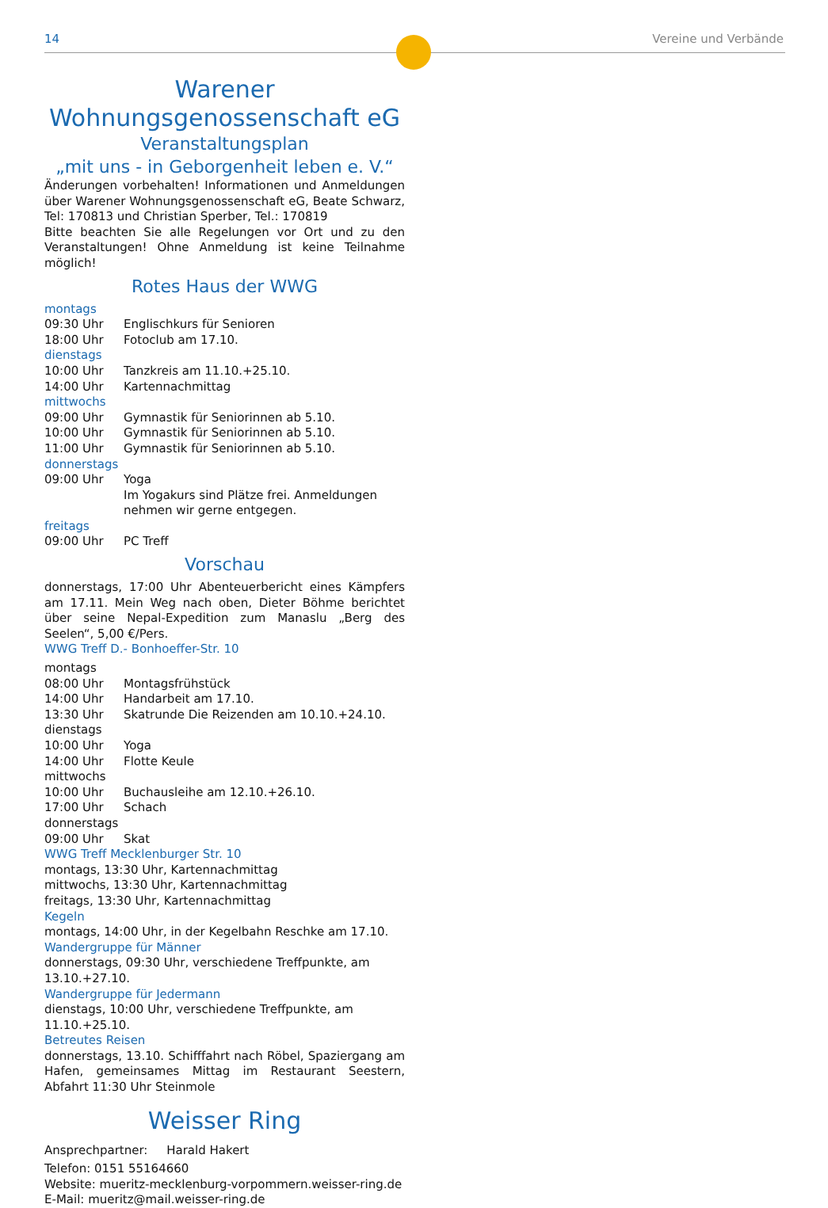14 Vereine und Verbände
Warener
Wohnungsgenossenschaft eG
Veranstaltungsplan
„mit uns - in Geborgenheit leben e. V.“
Änderungen vorbehalten! Informationen und Anmeldungen über Warener Wohnungsgenossenschaft eG, Beate Schwarz, Tel: 170813 und Christian Sperber, Tel.: 170819
Bitte beachten Sie alle Regelungen vor Ort und zu den Veranstaltungen! Ohne Anmeldung ist keine Teilnahme möglich!
Rotes Haus der WWG
| montags | |
| 09:30 Uhr | Englischkurs für Senioren |
| 18:00 Uhr | Fotoclub am 17.10. |
| dienstags | |
| 10:00 Uhr | Tanzkreis am 11.10.+25.10. |
| 14:00 Uhr | Kartennachmittag |
| mittwochs | |
| 09:00 Uhr | Gymnastik für Seniorinnen ab 5.10. |
| 10:00 Uhr | Gymnastik für Seniorinnen ab 5.10. |
| 11:00 Uhr | Gymnastik für Seniorinnen ab 5.10. |
| donnerstags | |
| 09:00 Uhr | Yoga Im Yogakurs sind Plätze frei. Anmeldungen nehmen wir gerne entgegen. |
| freitags | |
| 09:00 Uhr | PC Treff |
Vorschau
donnerstags, 17:00 Uhr Abenteuerbericht eines Kämpfers am 17.11. Mein Weg nach oben, Dieter Böhme berichtet über seine Nepal-Expedition zum Manaslu „Berg des Seelen“, 5,00 €/Pers.
WWG Treff D.- Bonhoeffer-Str. 10
| montags | |
| 08:00 Uhr | Montagsfrühstück |
| 14:00 Uhr | Handarbeit am 17.10. |
| 13:30 Uhr | Skatrunde Die Reizenden am 10.10.+24.10. |
| dienstags | |
| 10:00 Uhr | Yoga |
| 14:00 Uhr | Flotte Keule |
| mittwochs | |
| 10:00 Uhr | Buchausleihe am 12.10.+26.10. |
| 17:00 Uhr | Schach |
| donnerstags | |
| 09:00 Uhr | Skat |
WWG Treff Mecklenburger Str. 10
montags, 13:30 Uhr, Kartennachmittag
mittwochs, 13:30 Uhr, Kartennachmittag
freitags, 13:30 Uhr, Kartennachmittag
Kegeln
montags, 14:00 Uhr, in der Kegelbahn Reschke am 17.10.
Wandergruppe für Männer
donnerstags, 09:30 Uhr, verschiedene Treffpunkte, am 13.10.+27.10.
Wandergruppe für Jedermann
dienstags, 10:00 Uhr, verschiedene Treffpunkte, am 11.10.+25.10.
Betreutes Reisen
donnerstags, 13.10. Schifffahrt nach Röbel, Spaziergang am Hafen, gemeinsames Mittag im Restaurant Seestern, Abfahrt 11:30 Uhr Steinmole
Weisser Ring
Ansprechpartner: Harald Hakert
Telefon: 0151 55164660
Website: mueritz-mecklenburg-vorpommern.weisser-ring.de
E-Mail: mueritz@mail.weisser-ring.de